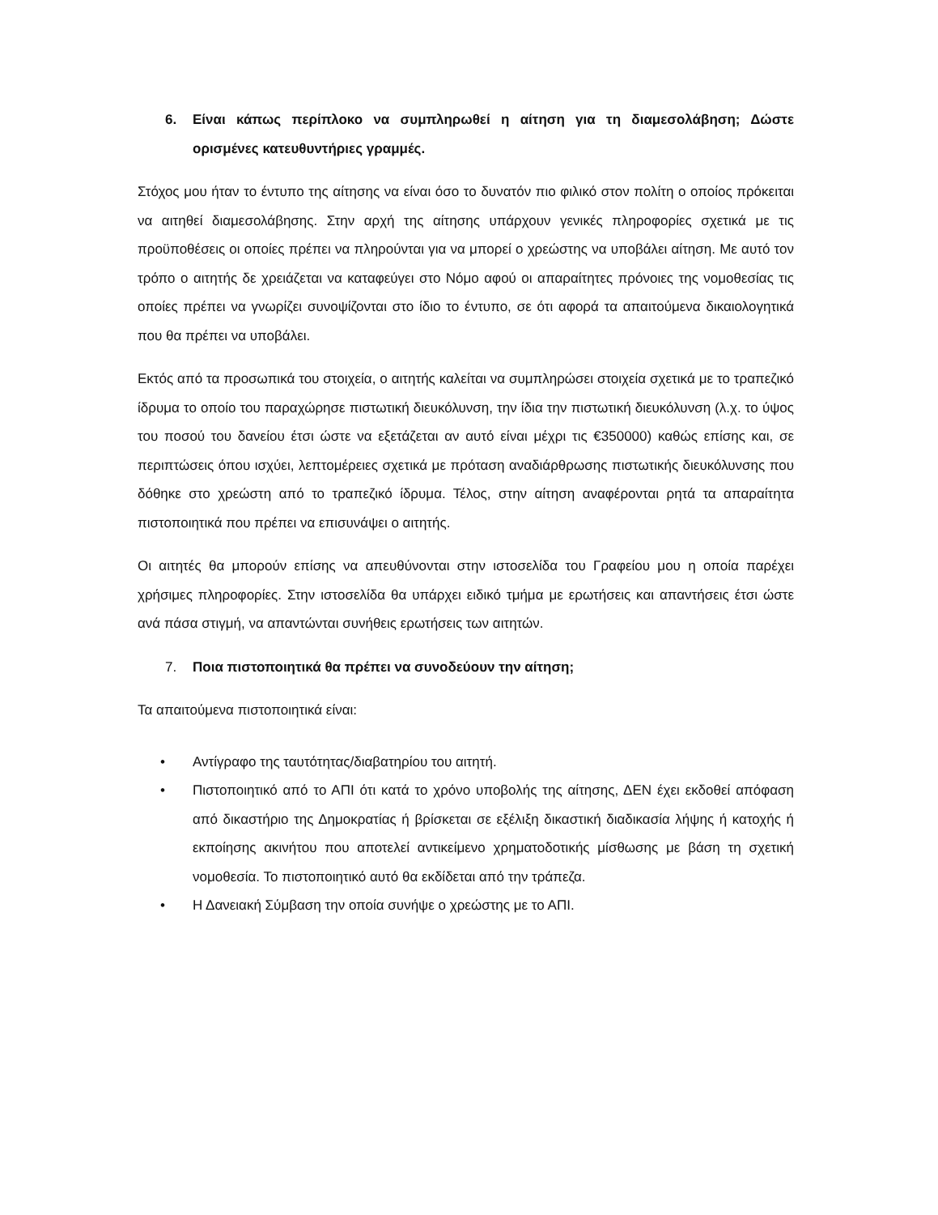6. Είναι κάπως περίπλοκο να συμπληρωθεί η αίτηση για τη διαμεσολάβηση; Δώστε ορισμένες κατευθυντήριες γραμμές.
Στόχος μου ήταν το έντυπο της αίτησης να είναι όσο το δυνατόν πιο φιλικό στον πολίτη ο οποίος πρόκειται να αιτηθεί διαμεσολάβησης. Στην αρχή της αίτησης υπάρχουν γενικές πληροφορίες σχετικά με τις προϋποθέσεις οι οποίες πρέπει να πληρούνται για να μπορεί ο χρεώστης να υποβάλει αίτηση. Με αυτό τον τρόπο ο αιτητής δε χρειάζεται να καταφεύγει στο Νόμο αφού οι απαραίτητες πρόνοιες της νομοθεσίας τις οποίες πρέπει να γνωρίζει συνοψίζονται στο ίδιο το έντυπο, σε ότι αφορά τα απαιτούμενα δικαιολογητικά που θα πρέπει να υποβάλει.
Εκτός από τα προσωπικά του στοιχεία, ο αιτητής καλείται να συμπληρώσει στοιχεία σχετικά με το τραπεζικό ίδρυμα το οποίο του παραχώρησε πιστωτική διευκόλυνση, την ίδια την πιστωτική διευκόλυνση (λ.χ. το ύψος του ποσού του δανείου έτσι ώστε να εξετάζεται αν αυτό είναι μέχρι τις €350000) καθώς επίσης και, σε περιπτώσεις όπου ισχύει, λεπτομέρειες σχετικά με πρόταση αναδιάρθρωσης πιστωτικής διευκόλυνσης που δόθηκε στο χρεώστη από το τραπεζικό ίδρυμα. Τέλος, στην αίτηση αναφέρονται ρητά τα απαραίτητα πιστοποιητικά που πρέπει να επισυνάψει ο αιτητής.
Οι αιτητές θα μπορούν επίσης να απευθύνονται στην ιστοσελίδα του Γραφείου μου η οποία παρέχει χρήσιμες πληροφορίες. Στην ιστοσελίδα θα υπάρχει ειδικό τμήμα με ερωτήσεις και απαντήσεις έτσι ώστε ανά πάσα στιγμή, να απαντώνται συνήθεις ερωτήσεις των αιτητών.
7. Ποια πιστοποιητικά θα πρέπει να συνοδεύουν την αίτηση;
Τα απαιτούμενα πιστοποιητικά είναι:
• Αντίγραφο της ταυτότητας/διαβατηρίου του αιτητή.
• Πιστοποιητικό από το ΑΠΙ ότι κατά το χρόνο υποβολής της αίτησης, ΔΕΝ έχει εκδοθεί απόφαση από δικαστήριο της Δημοκρατίας ή βρίσκεται σε εξέλιξη δικαστική διαδικασία λήψης ή κατοχής ή εκποίησης ακινήτου που αποτελεί αντικείμενο χρηματοδοτικής μίσθωσης με βάση τη σχετική νομοθεσία. Το πιστοποιητικό αυτό θα εκδίδεται από την τράπεζα.
• Η Δανειακή Σύμβαση την οποία συνήψε ο χρεώστης με το ΑΠΙ.